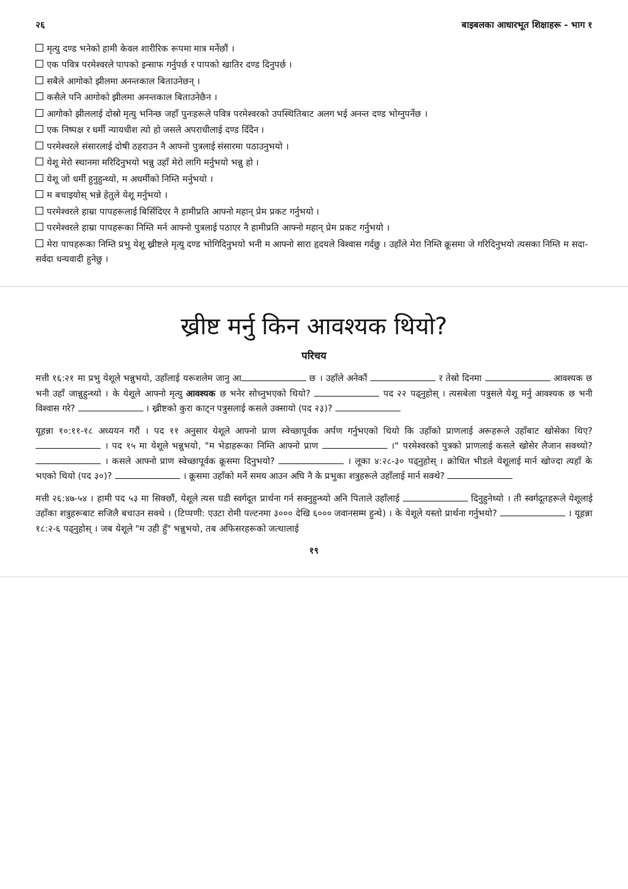२६ बाइबलका आधारभूत शिक्षाहरू - भाग १
मृत्यु दण्ड भनेको हामी केवल शारीरिक रूपमा मात्र मर्नेछौं ।
एक पवित्र परमेश्‍वरले पापको इन्साफ गर्नुपर्छ र पापको खातिर दण्ड दिनुपर्छ ।
सबैले आगोको झीलमा अनन्तकाल बिताउनेछन् ।
कसैले पनि आगोको झीलमा अनन्तकाल बिताउनेछैन ।
आगोको झीललाई दोस्रो मृत्यु भनिन्छ जहाँ पुनःहरूले पवित्र परमेश्‍वरको उपस्थितिबाट अलग भई अनन्त दण्ड भोग्नुपर्नेछ ।
एक निष्पक्ष र धर्मी न्यायधीश त्यो हो जसले अपराधीलाई दण्ड दिँदैन ।
परमेश्‍वरले संसारलाई दोषी ठहराउन नै आफ्नो पुत्रलाई संसारमा पठाउनुभयो ।
येशू मेरो स्थानमा मरिदिनुभयो भन्नु उहाँ मेरो लागि मर्नुभयो भन्नु हो ।
येशू जो धर्मी हुनुहुन्थ्यो, म अधर्मीको निम्ति मर्नुभयो ।
म बचाइयोस् भन्ने हेतुले येशू मर्नुभयो ।
परमेश्‍वरले हाम्रा पापहरूलाई बिर्सिदिएर नै हामीप्रति आफ्नो महान् प्रेम प्रकट गर्नुभयो ।
परमेश्‍वरले हाम्रा पापहरूका निम्ति मर्न आफ्नो पुत्रलाई पठाएर नै हामीप्रति आफ्नो महान् प्रेम प्रकट गर्नुभयो ।
मेरा पापहरूका निम्ति प्रभु येशू ख्रीष्टले मृत्यु दण्ड भोगिदिनुभयो भनी म आफ्नो सारा हृदयले विश्‍वास गर्दछु । उहाँले मेरा निम्ति क्रूसमा जे गरिदिनुभयो त्यसका निम्ति म सदा-सर्वदा धन्यवादी हुनेछु ।
ख्रीष्ट मर्नु किन आवश्यक थियो?
परिचय
मत्ती १६:२१ मा प्रभु येशूले भन्नुभयो, उहाँलाई यरूशलेम जानु आ छ । उहाँले अनेकौं र तेस्रो दिनमा आवश्यक छ भनी उहाँ जान्नुहुन्थ्यो । के येशूले आफ्नो मृत्यु आवश्यक छ भनेर सोच्नुभएको थियो? पद २२ पढ्नुहोस् । त्यसबेला पत्रुसले येशू मर्नु आवश्यक छ भनी विश्‍वास गरे? । ख्रीष्टको कुरा काट्न पत्रुसलाई कसले उक्सायो (पद २३)?
यूहन्ना १०:११-१८ अध्ययन गरौं । पद ११ अनुसार येशूले आफ्नो प्राण स्वेच्छापूर्वक अर्पण गर्नुभएको थियो कि उहाँको प्राणलाई अरूहरूले उहाँबाट खोसेका थिए? । पद १५ मा येशूले भन्नुभयो, "म भेडाहरूका निम्ति आफ्नो प्राण ।" परमेश्‍वरको पुत्रको प्राणलाई कसले खोसेर लैजान सक्थ्यो? । कसले आफ्नो प्राण स्वेच्छापूर्वक क्रूसमा दिनुभयो? । लूका ४:२८-३० पढ्नुहोस् । क्रोधित भीडले येशूलाई मार्न खोज्दा त्यहाँ के भएको थियो (पद ३०)? । क्रूसमा उहाँको मर्ने समय आउन अघि नै के प्रभुका शत्रुहरूले उहाँलाई मार्न सक्थे?
मत्ती २६:४७-५४ । हामी पद ५३ मा सिक्छौं, येशूले त्यस घडी स्‍वर्गदूत प्रार्थना गर्न सक्नुहुन्थ्यो अनि पिताले उहाँलाई दिनुहुनेथ्यो । ती स्वर्गदूतहरूले येशूलाई उहाँका शत्रुहरूबाट सजिलै बचाउन सक्थे । (टिप्पणी: एउटा रोमी पल्टनमा ३००० देखि ६००० जवानसम्म हुन्थे) । के येशूले यस्तो प्रार्थना गर्नुभयो? । यूहन्ना १८:२-६ पढ्नुहोस् । जब येशूले "म उही हुँ" भन्नुभयो, तब अफिसरहरूको जत्थालाई
१९